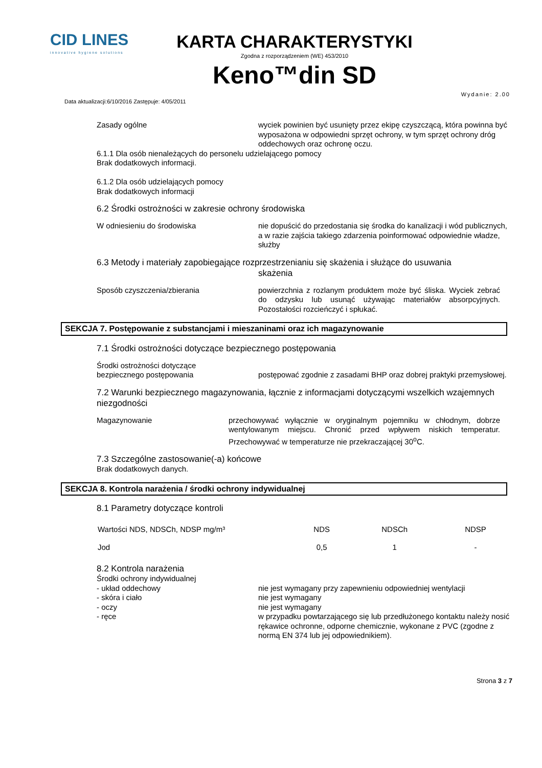CID LINES
innovative hygiene solutions
KARTA CHARAKTERYSTYKI
Zgodna z rozporządzeniem (WE) 453/2010
Keno™din SD
Data aktualizacji:6/10/2016 Zastępuje: 4/05/2011 Wydanie: 2.00
Zasady ogólne wyciek powinien być usunięty przez ekipę czyszczącą, która powinna być wyposażona w odpowiedni sprzęt ochrony, w tym sprzęt ochrony dróg oddechowych oraz ochronę oczu.
6.1.1 Dla osób nienależących do personelu udzielającego pomocy
Brak dodatkowych informacji.
6.1.2 Dla osób udzielających pomocy
Brak dodatkowych informacji
6.2 Środki ostrożności w zakresie ochrony środowiska
W odniesieniu do środowiska nie dopuścić do przedostania się środka do kanalizacji i wód publicznych, a w razie zajścia takiego zdarzenia poinformować odpowiednie władze, służby
6.3 Metody i materiały zapobiegające rozprzestrzenianiu się skażenia i służące do usuwania
skażenia
Sposób czyszczenia/zbierania powierzchnia z rozlanym produktem może być śliska. Wyciek zebrać do odzysku lub usunąć używając materiałów absorpcyjnych. Pozostałości rozcieńczyć i spłukać.
SEKCJA 7. Postępowanie z substancjami i mieszaninami oraz ich magazynowanie
7.1 Środki ostrożności dotyczące bezpiecznego postępowania
Środki ostrożności dotyczące
bezpiecznego postępowania
postępować zgodnie z zasadami BHP oraz dobrej praktyki przemysłowej.
7.2 Warunki bezpiecznego magazynowania, łącznie z informacjami dotyczącymi wszelkich wzajemnych niezgodności
Magazynowanie przechowywać wyłącznie w oryginalnym pojemniku w chłodnym, dobrze wentylowanym miejscu. Chronić przed wpływem niskich temperatur. Przechowywać w temperaturze nie przekraczającej 30<sup>o</sup>C.
7.3 Szczególne zastosowanie(-a) końcowe
Brak dodatkowych danych.
SEKCJA 8. Kontrola narażenia / środki ochrony indywidualnej
8.1 Parametry dotyczące kontroli
| Wartości NDS, NDSCh, NDSP mg/m³ | NDS | NDSCh | NDSP |
| --- | --- | --- | --- |
| Jod | 0,5 | 1 | - |
8.2 Kontrola narażenia
Środki ochrony indywidualnej
- układ oddechowy nie jest wymagany przy zapewnieniu odpowiedniej wentylacji
- skóra i ciało nie jest wymagany
- oczy nie jest wymagany
- ręce w przypadku powtarzającego się lub przedłużonego kontaktu należy nosić rękawice ochronne, odporne chemicznie, wykonane z PVC (zgodne z normą EN 374 lub jej odpowiednikiem).
Strona 3 z 7